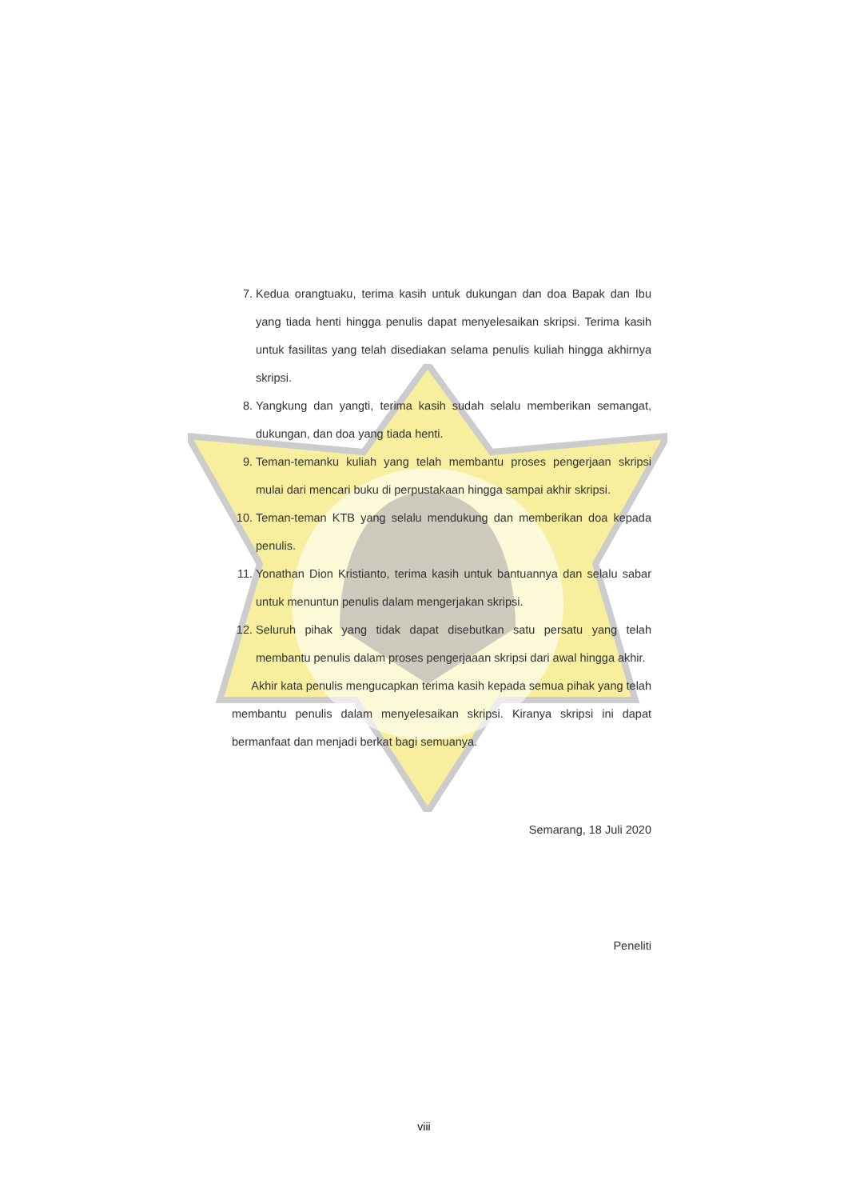7. Kedua orangtuaku, terima kasih untuk dukungan dan doa Bapak dan Ibu yang tiada henti hingga penulis dapat menyelesaikan skripsi. Terima kasih untuk fasilitas yang telah disediakan selama penulis kuliah hingga akhirnya skripsi.
8. Yangkung dan yangti, terima kasih sudah selalu memberikan semangat, dukungan, dan doa yang tiada henti.
9. Teman-temanku kuliah yang telah membantu proses pengerjaan skripsi mulai dari mencari buku di perpustakaan hingga sampai akhir skripsi.
10. Teman-teman KTB yang selalu mendukung dan memberikan doa kepada penulis.
11. Yonathan Dion Kristianto, terima kasih untuk bantuannya dan selalu sabar untuk menuntun penulis dalam mengerjakan skripsi.
12. Seluruh pihak yang tidak dapat disebutkan satu persatu yang telah membantu penulis dalam proses pengerjaaan skripsi dari awal hingga akhir.
Akhir kata penulis mengucapkan terima kasih kepada semua pihak yang telah membantu penulis dalam menyelesaikan skripsi. Kiranya skripsi ini dapat bermanfaat dan menjadi berkat bagi semuanya.
Semarang, 18 Juli 2020
Peneliti
viii